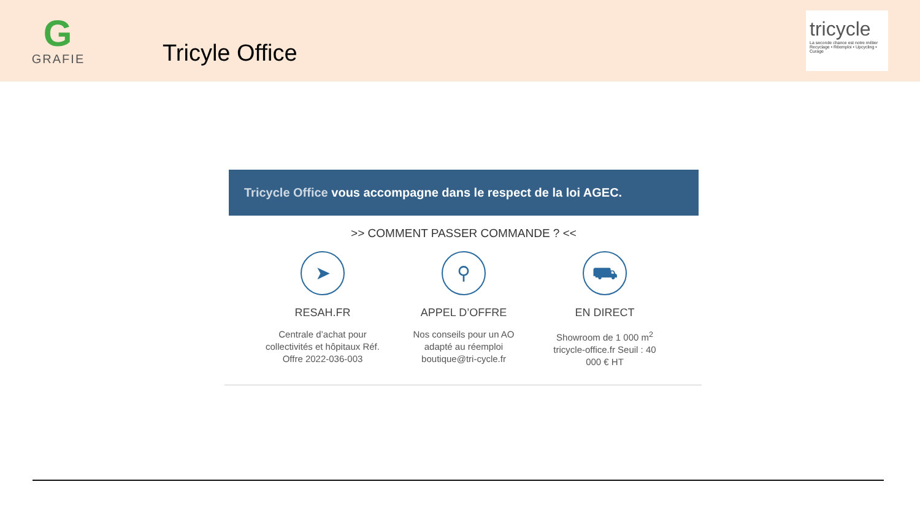G
GRAFIE
Tricyle Office
tricycle
La seconde chance est notre métier
Recyclage • Réemploi • Upcycling • Curage
Tricycle Office vous accompagne dans le respect de la loi AGEC.
>> COMMENT PASSER COMMANDE ? <<
➤
RESAH.FR
Centrale d’achat pour collectivités et hôpitaux Réf. Offre 2022-036-003
⚲
APPEL D’OFFRE
Nos conseils pour un AO adapté au réemploi boutique@tri-cycle.fr
⛟
EN DIRECT
Showroom de 1 000 m<sup>2</sup> tricycle-office.fr Seuil : 40 000 € HT